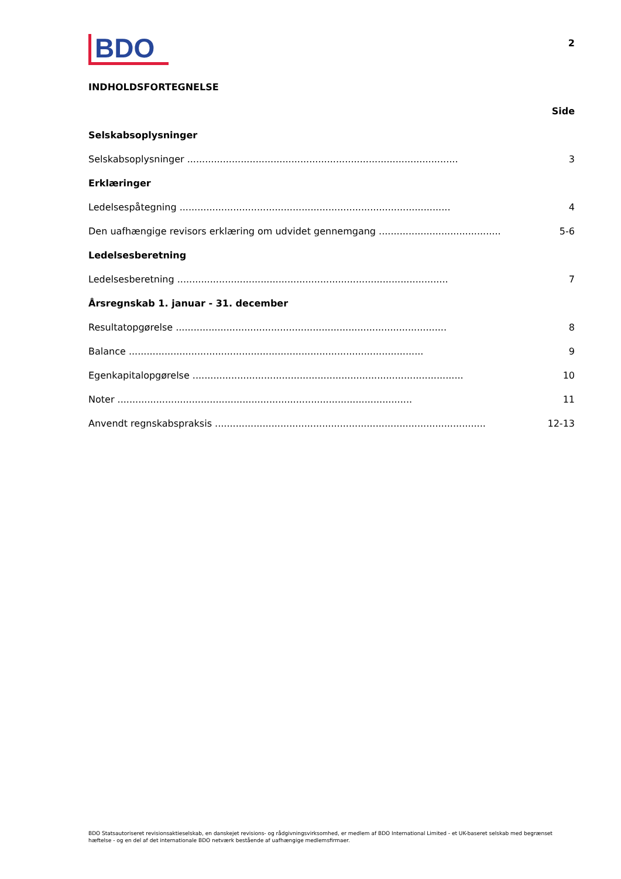BDO
2
INDHOLDSFORTEGNELSE
Side
Selskabsoplysninger
Selskabsoplysninger ........................................................................................... 3
Erklæringer
Ledelsespåtegning ........................................................................................... 4
Den uafhængige revisors erklæring om udvidet gennemgang ........................................... 5-6
Ledelsesberetning
Ledelsesberetning ........................................................................................... 7
Årsregnskab 1. januar - 31. december
Resultatopgørelse ........................................................................................... 8
Balance ................................................................................................... 9
Egenkapitalopgørelse ........................................................................................... 10
Noter ................................................................................................... 11
Anvendt regnskabspraksis ........................................................................................... 12-13
BDO Statsautoriseret revisionsaktieselskab, en danskejet revisions- og rådgivningsvirksomhed, er medlem af BDO International Limited - et UK-baseret selskab med begrænset hæftelse - og en del af det internationale BDO netværk bestående af uafhængige medlemsfirmaer.